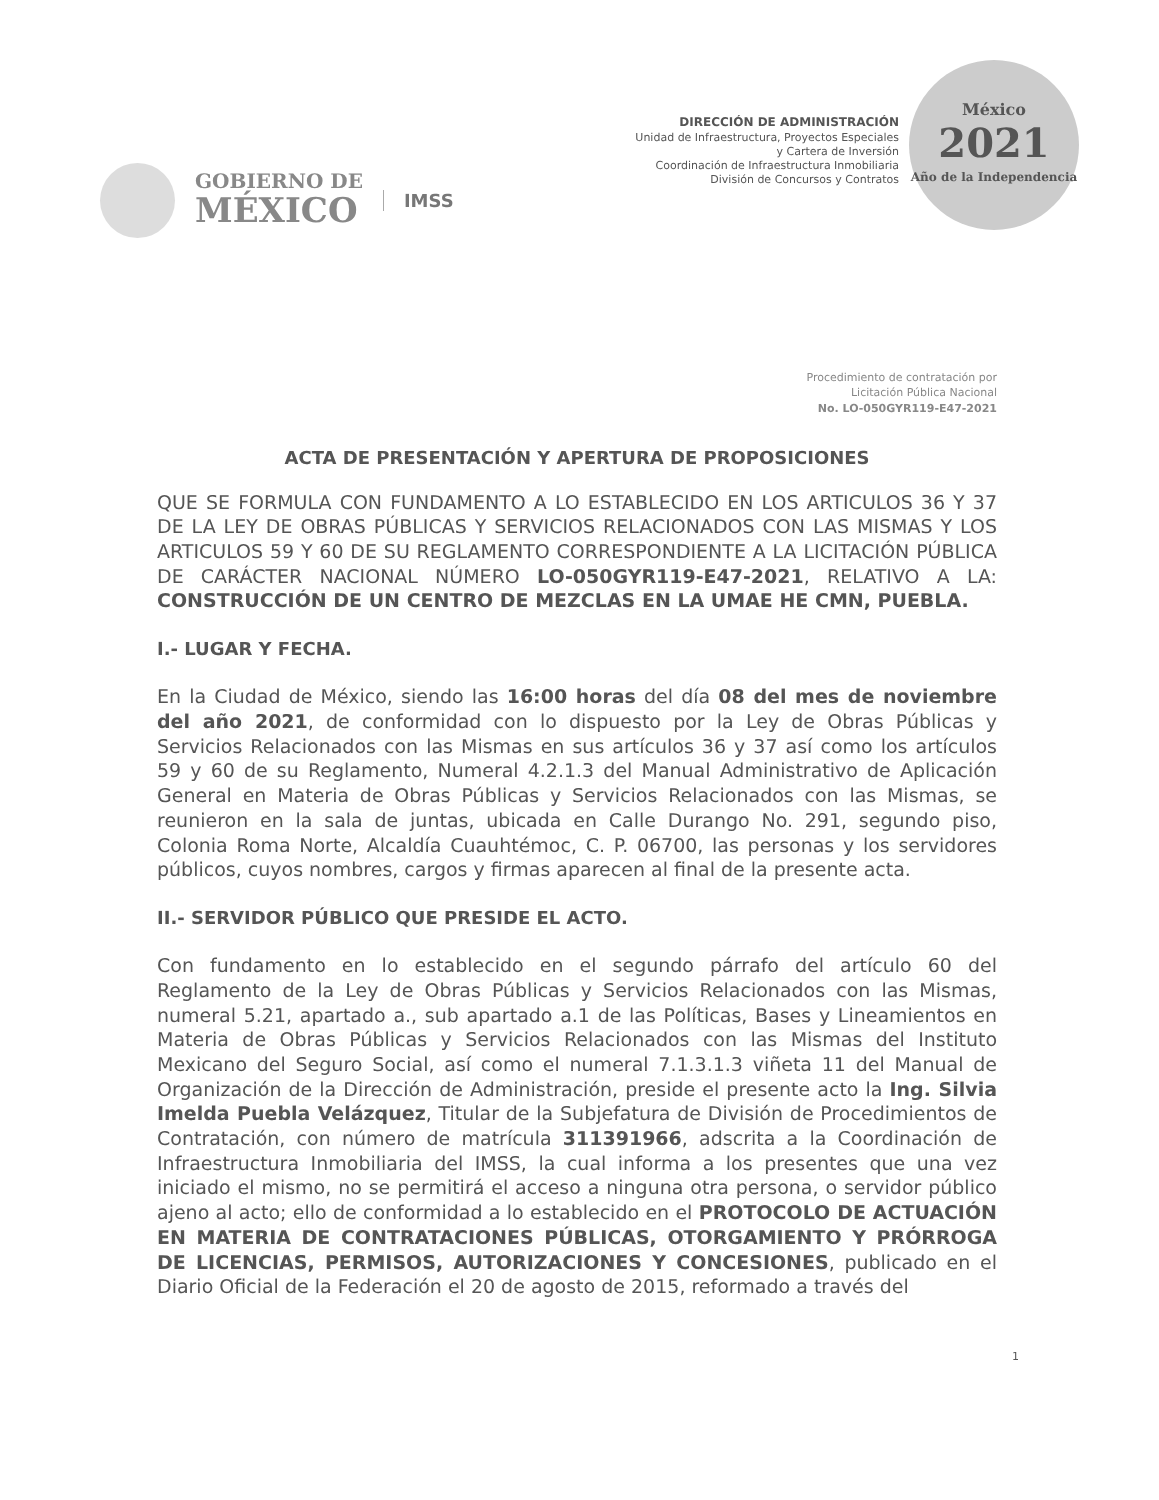GOBIERNO DE
MÉXICO
IMSS
DIRECCIÓN DE ADMINISTRACIÓN
Unidad de Infraestructura, Proyectos Especiales
y Cartera de Inversión
Coordinación de Infraestructura Inmobiliaria
División de Concursos y Contratos
México
2021
Año de la Independencia
Procedimiento de contratación por
Licitación Pública Nacional
No. LO-050GYR119-E47-2021
ACTA DE PRESENTACIÓN Y APERTURA DE PROPOSICIONES
QUE SE FORMULA CON FUNDAMENTO A LO ESTABLECIDO EN LOS ARTICULOS 36 Y 37 DE LA LEY DE OBRAS PÚBLICAS Y SERVICIOS RELACIONADOS CON LAS MISMAS Y LOS ARTICULOS 59 Y 60 DE SU REGLAMENTO CORRESPONDIENTE A LA LICITACIÓN PÚBLICA DE CARÁCTER NACIONAL NÚMERO LO-050GYR119-E47-2021, RELATIVO A LA: CONSTRUCCIÓN DE UN CENTRO DE MEZCLAS EN LA UMAE HE CMN, PUEBLA.
I.- LUGAR Y FECHA.
En la Ciudad de México, siendo las 16:00 horas del día 08 del mes de noviembre del año 2021, de conformidad con lo dispuesto por la Ley de Obras Públicas y Servicios Relacionados con las Mismas en sus artículos 36 y 37 así como los artículos 59 y 60 de su Reglamento, Numeral 4.2.1.3 del Manual Administrativo de Aplicación General en Materia de Obras Públicas y Servicios Relacionados con las Mismas, se reunieron en la sala de juntas, ubicada en Calle Durango No. 291, segundo piso, Colonia Roma Norte, Alcaldía Cuauhtémoc, C. P. 06700, las personas y los servidores públicos, cuyos nombres, cargos y firmas aparecen al final de la presente acta.
II.- SERVIDOR PÚBLICO QUE PRESIDE EL ACTO.
Con fundamento en lo establecido en el segundo párrafo del artículo 60 del Reglamento de la Ley de Obras Públicas y Servicios Relacionados con las Mismas, numeral 5.21, apartado a., sub apartado a.1 de las Políticas, Bases y Lineamientos en Materia de Obras Públicas y Servicios Relacionados con las Mismas del Instituto Mexicano del Seguro Social, así como el numeral 7.1.3.1.3 viñeta 11 del Manual de Organización de la Dirección de Administración, preside el presente acto la Ing. Silvia Imelda Puebla Velázquez, Titular de la Subjefatura de División de Procedimientos de Contratación, con número de matrícula 311391966, adscrita a la Coordinación de Infraestructura Inmobiliaria del IMSS, la cual informa a los presentes que una vez iniciado el mismo, no se permitirá el acceso a ninguna otra persona, o servidor público ajeno al acto; ello de conformidad a lo establecido en el PROTOCOLO DE ACTUACIÓN EN MATERIA DE CONTRATACIONES PÚBLICAS, OTORGAMIENTO Y PRÓRROGA DE LICENCIAS, PERMISOS, AUTORIZACIONES Y CONCESIONES, publicado en el Diario Oficial de la Federación el 20 de agosto de 2015, reformado a través del
1